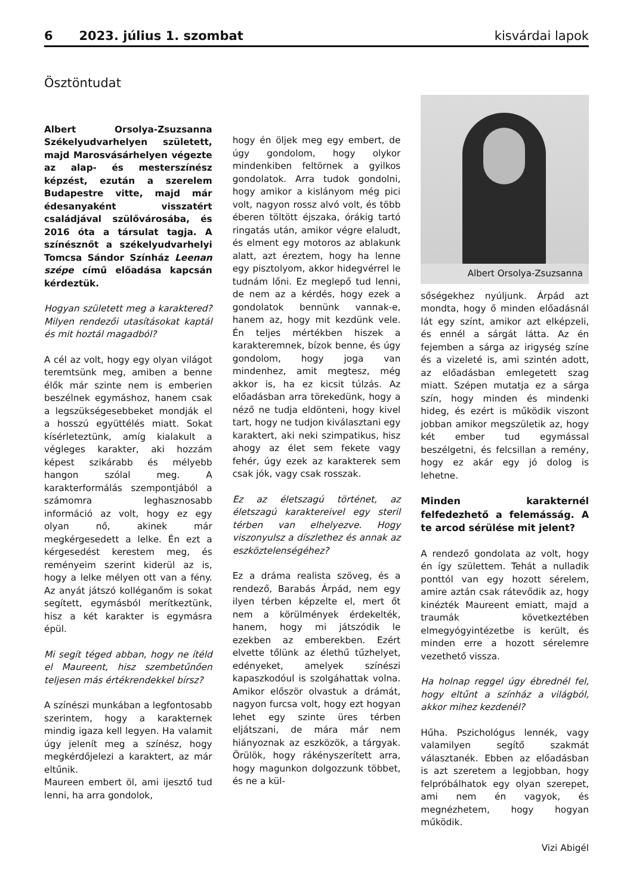6 2023. július 1. szombat kisvárdai lapok
Ösztöntudat
Albert Orsolya-Zsuzsanna Székelyudvarhelyen született, majd Marosvásárhelyen végezte az alap- és mesterszínész képzést, ezután a szerelem Budapestre vitte, majd már édesanyaként visszatért családjával szülővárosába, és 2016 óta a társulat tagja. A színésznőt a székelyudvarhelyi Tomcsa Sándor Színház Leenan szépe című előadása kapcsán kérdeztük.
Hogyan született meg a karaktered? Milyen rendezői utasításokat kaptál és mit hoztál magadból?
A cél az volt, hogy egy olyan világot teremtsünk meg, amiben a benne élők már szinte nem is emberien beszélnek egymáshoz, hanem csak a legszükségesebbeket mondják el a hosszú együttélés miatt. Sokat kísérleteztünk, amíg kialakult a végleges karakter, aki hozzám képest szikárabb és mélyebb hangon szólal meg. A karakterformálás szempontjából a számomra leghasznosabb információ az volt, hogy ez egy olyan nő, akinek már megkérgesedett a lelke. Én ezt a kérgesedést kerestem meg, és reményeim szerint kiderül az is, hogy a lelke mélyen ott van a fény. Az anyát játszó kolléganőm is sokat segített, egymásból merítkeztünk, hisz a két karakter is egymásra épül.
Mi segít téged abban, hogy ne ítéld el Maureent, hisz szembetűnően teljesen más értékrendekkel bírsz?
A színészi munkában a legfontosabb szerintem, hogy a karakternek mindig igaza kell legyen. Ha valamit úgy jelenít meg a színész, hogy megkérdőjelezi a karaktert, az már eltűnik.
Maureen embert öl, ami ijesztő tud lenni, ha arra gondolok,
hogy én öljek meg egy embert, de úgy gondolom, hogy olykor mindenkiben feltörnek a gyilkos gondolatok. Arra tudok gondolni, hogy amikor a kislányom még pici volt, nagyon rossz alvó volt, és több éberen töltött éjszaka, órákig tartó ringatás után, amikor végre elaludt, és elment egy motoros az ablakunk alatt, azt éreztem, hogy ha lenne egy pisztolyom, akkor hidegvérrel le tudnám lőni. Ez meglepő tud lenni, de nem az a kérdés, hogy ezek a gondolatok bennünk vannak-e, hanem az, hogy mit kezdünk vele. Én teljes mértékben hiszek a karakteremnek, bízok benne, és úgy gondolom, hogy joga van mindenhez, amit megtesz, még akkor is, ha ez kicsit túlzás. Az előadásban arra törekedünk, hogy a néző ne tudja eldönteni, hogy kivel tart, hogy ne tudjon kiválasztani egy karaktert, aki neki szimpatikus, hisz ahogy az élet sem fekete vagy fehér, úgy ezek az karakterek sem csak jók, vagy csak rosszak.
Ez az életszagú történet, az életszagú karaktereivel egy steril térben van elhelyezve. Hogy viszonyulsz a díszlethez és annak az eszköztelenségéhez?
Ez a dráma realista szöveg, és a rendező, Barabás Árpád, nem egy ilyen térben képzelte el, mert őt nem a körülmények érdekelték, hanem, hogy mi játszódik le ezekben az emberekben. Ezért elvette tőlünk az élethű tűzhelyet, edényeket, amelyek színészi kapaszkodóul is szolgáhattak volna. Amikor először olvastuk a drámát, nagyon furcsa volt, hogy ezt hogyan lehet egy szinte üres térben eljátszani, de mára már nem hiányoznak az eszközök, a tárgyak. Örülök, hogy rákényszerített arra, hogy magunkon dolgozzunk többet, és ne a kül-
Albert Orsolya-Zsuzsanna
sőségekhez nyúljunk. Árpád azt mondta, hogy ő minden előadásnál lát egy színt, amikor azt elképzeli, és ennél a sárgát látta. Az én fejemben a sárga az irigység színe és a vizeleté is, ami szintén adott, az előadásban emlegetett szag miatt. Szépen mutatja ez a sárga szín, hogy minden és mindenki hideg, és ezért is működik viszont jobban amikor megszületik az, hogy két ember tud egymással beszélgetni, és felcsillan a remény, hogy ez akár egy jó dolog is lehetne.
Minden karakternél felfedezhető a felemásság. A te arcod sérülése mit jelent?
A rendező gondolata az volt, hogy én így születtem. Tehát a nulladik ponttól van egy hozott sérelem, amire aztán csak rátevődik az, hogy kinézték Maureent emiatt, majd a traumák következtében elmegyógyintézetbe is került, és minden erre a hozott sérelemre vezethető vissza.
Ha holnap reggel úgy ébrednél fel, hogy eltűnt a színház a világból, akkor mihez kezdenél?
Hűha. Pszichológus lennék, vagy valamilyen segítő szakmát választanék. Ebben az előadásban is azt szeretem a legjobban, hogy felpróbálhatok egy olyan szerepet, ami nem én vagyok, és megnézhetem, hogy hogyan működik.
Vizi Abigél